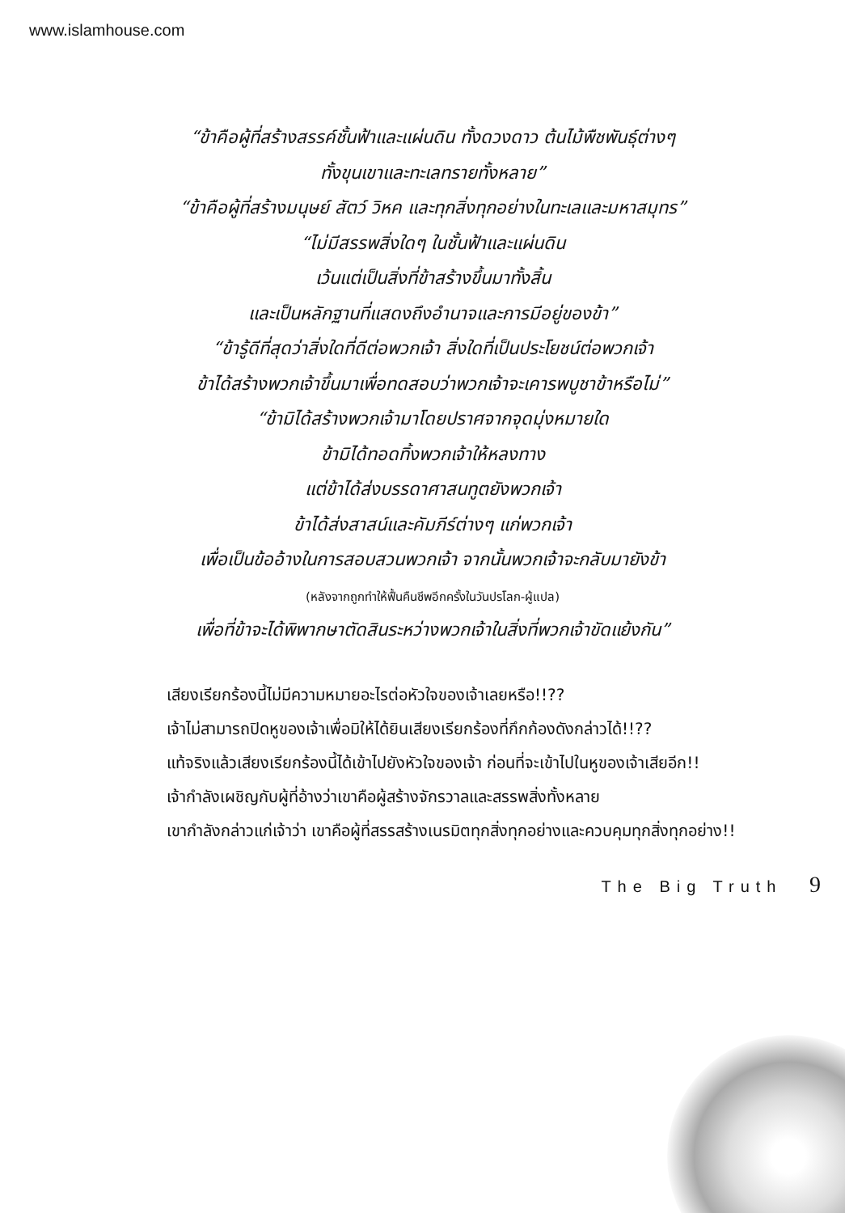www.islamhouse.com
“ข้าคือผู้ที่สร้างสรรค์ชั้นฟ้าและแผ่นดิน ทั้งดวงดาว ต้นไม้พืชพันธุ์ต่างๆ
ทั้งขุนเขาและทะเลทรายทั้งหลาย”
“ข้าคือผู้ที่สร้างมนุษย์ สัตว์ วิหค และทุกสิ่งทุกอย่างในทะเลและมหาสมุทร”
“ไม่มีสรรพสิ่งใดๆ ในชั้นฟ้าและแผ่นดิน
เว้นแต่เป็นสิ่งที่ข้าสร้างขึ้นมาทั้งสิ้น
และเป็นหลักฐานที่แสดงถึงอำนาจและการมีอยู่ของข้า”
“ข้ารู้ดีที่สุดว่าสิ่งใดที่ดีต่อพวกเจ้า สิ่งใดที่เป็นประโยชน์ต่อพวกเจ้า
ข้าได้สร้างพวกเจ้าขึ้นมาเพื่อทดสอบว่าพวกเจ้าจะเคารพบูชาข้าหรือไม่”
“ข้ามิได้สร้างพวกเจ้ามาโดยปราศจากจุดมุ่งหมายใด
ข้ามิได้ทอดทิ้งพวกเจ้าให้หลงทาง
แต่ข้าได้ส่งบรรดาศาสนทูตยังพวกเจ้า
ข้าได้ส่งสาสน์และคัมภีร์ต่างๆ แก่พวกเจ้า
เพื่อเป็นข้ออ้างในการสอบสวนพวกเจ้า จากนั้นพวกเจ้าจะกลับมายังข้า
(หลังจากถูกทำให้ฟื้นคืนชีพอีกครั้งในวันปรโลก-ผู้แปล)
เพื่อที่ข้าจะได้พิพากษาตัดสินระหว่างพวกเจ้าในสิ่งที่พวกเจ้าขัดแย้งกัน”
เสียงเรียกร้องนี้ไม่มีความหมายอะไรต่อหัวใจของเจ้าเลยหรือ!!??
เจ้าไม่สามารถปิดหูของเจ้าเพื่อมิให้ได้ยินเสียงเรียกร้องที่กึกก้องดังกล่าวได้!!??
แท้จริงแล้วเสียงเรียกร้องนี้ได้เข้าไปยังหัวใจของเจ้า ก่อนที่จะเข้าไปในหูของเจ้าเสียอีก!!
เจ้ากำลังเผชิญกับผู้ที่อ้างว่าเขาคือผู้สร้างจักรวาลและสรรพสิ่งทั้งหลาย
เขากำลังกล่าวแก่เจ้าว่า เขาคือผู้ที่สรรสร้างเนรมิตทุกสิ่งทุกอย่างและควบคุมทุกสิ่งทุกอย่าง!!
The Big Truth 9